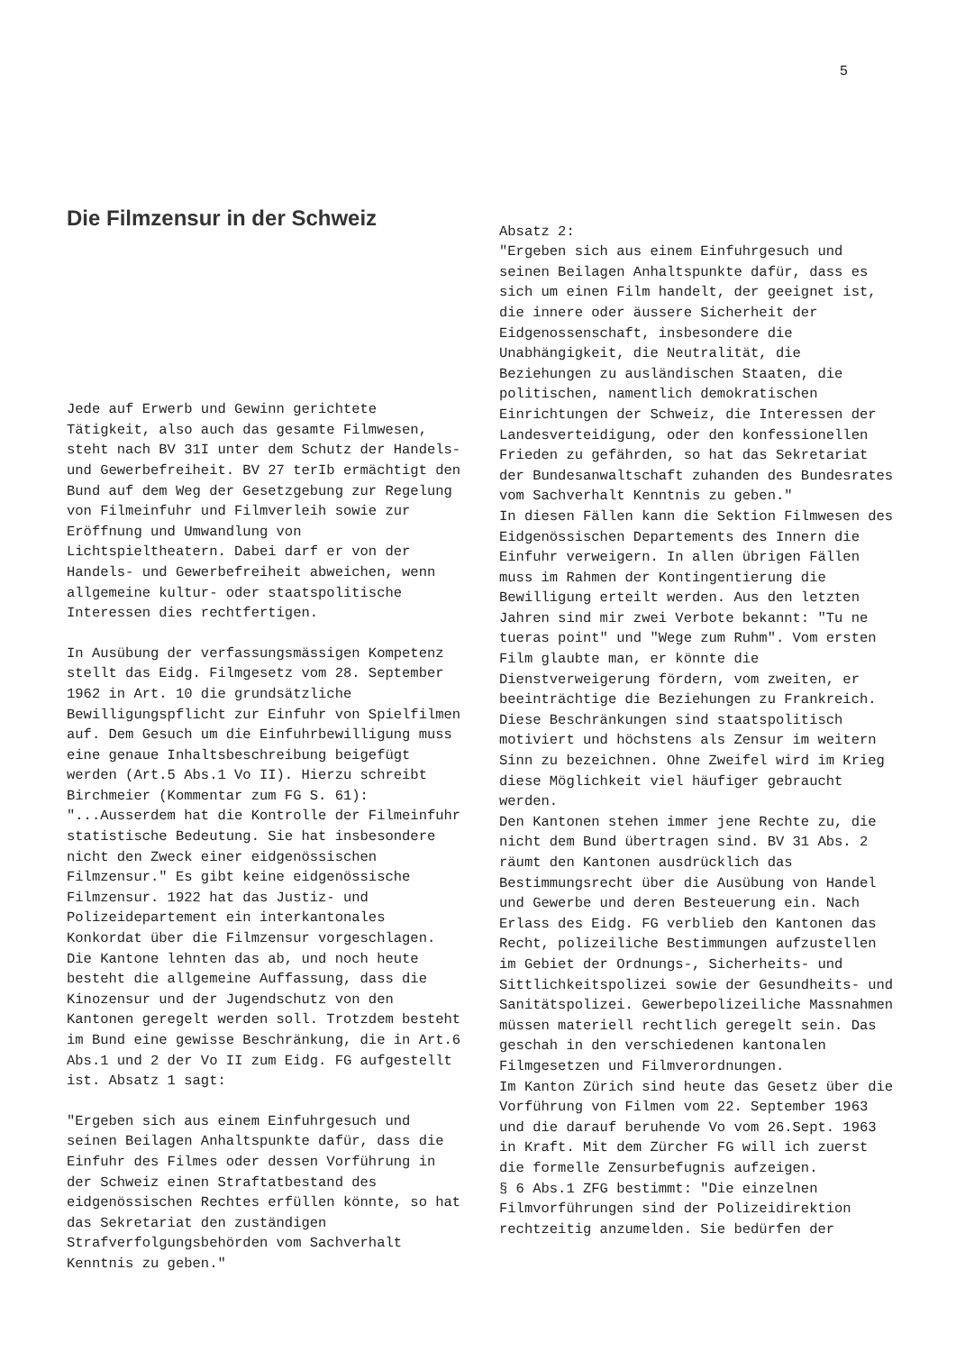5
Die Filmzensur in der Schweiz
Jede auf Erwerb und Gewinn gerichtete Tätigkeit, also auch das gesamte Filmwesen, steht nach BV 31I unter dem Schutz der Handels- und Gewerbefreiheit. BV 27 terIb ermächtigt den Bund auf dem Weg der Gesetzgebung zur Regelung von Filmeinfuhr und Filmverleih sowie zur Eröffnung und Umwandlung von Lichtspieltheatern. Dabei darf er von der Handels- und Gewerbefreiheit abweichen, wenn allgemeine kultur- oder staatspolitische Interessen dies rechtfertigen.
In Ausübung der verfassungsmässigen Kompetenz stellt das Eidg. Filmgesetz vom 28. September 1962 in Art. 10 die grundsätzliche Bewilligungspflicht zur Einfuhr von Spielfilmen auf. Dem Gesuch um die Einfuhrbewilligung muss eine genaue Inhaltsbeschreibung beigefügt werden (Art.5 Abs.1 Vo II). Hierzu schreibt Birchmeier (Kommentar zum FG S. 61): "...Ausserdem hat die Kontrolle der Filmeinfuhr statistische Bedeutung. Sie hat insbesondere nicht den Zweck einer eidgenössischen Filmzensur." Es gibt keine eidgenössische Filmzensur. 1922 hat das Justiz- und Polizeidepartement ein interkantonales Konkordat über die Filmzensur vorgeschlagen. Die Kantone lehnten das ab, und noch heute besteht die allgemeine Auffassung, dass die Kinozensur und der Jugendschutz von den Kantonen geregelt werden soll. Trotzdem besteht im Bund eine gewisse Beschränkung, die in Art.6 Abs.1 und 2 der Vo II zum Eidg. FG aufgestellt ist. Absatz 1 sagt:
"Ergeben sich aus einem Einfuhrgesuch und seinen Beilagen Anhaltspunkte dafür, dass die Einfuhr des Filmes oder dessen Vorführung in der Schweiz einen Straftatbestand des eidgenössischen Rechtes erfüllen könnte, so hat das Sekretariat den zuständigen Strafverfolgungsbehörden vom Sachverhalt Kenntnis zu geben."
Absatz 2:
"Ergeben sich aus einem Einfuhrgesuch und seinen Beilagen Anhaltspunkte dafür, dass es sich um einen Film handelt, der geeignet ist, die innere oder äussere Sicherheit der Eidgenossenschaft, insbesondere die Unabhängigkeit, die Neutralität, die Beziehungen zu ausländischen Staaten, die politischen, namentlich demokratischen Einrichtungen der Schweiz, die Interessen der Landesverteidigung, oder den konfessionellen Frieden zu gefährden, so hat das Sekretariat der Bundesanwaltschaft zuhanden des Bundesrates vom Sachverhalt Kenntnis zu geben."
In diesen Fällen kann die Sektion Filmwesen des Eidgenössischen Departements des Innern die Einfuhr verweigern. In allen übrigen Fällen muss im Rahmen der Kontingentierung die Bewilligung erteilt werden. Aus den letzten Jahren sind mir zwei Verbote bekannt: "Tu ne tueras point" und "Wege zum Ruhm". Vom ersten Film glaubte man, er könnte die Dienstverweigerung fördern, vom zweiten, er beeinträchtige die Beziehungen zu Frankreich. Diese Beschränkungen sind staatspolitisch motiviert und höchstens als Zensur im weitern Sinn zu bezeichnen. Ohne Zweifel wird im Krieg diese Möglichkeit viel häufiger gebraucht werden.
Den Kantonen stehen immer jene Rechte zu, die nicht dem Bund übertragen sind. BV 31 Abs. 2 räumt den Kantonen ausdrücklich das Bestimmungsrecht über die Ausübung von Handel und Gewerbe und deren Besteuerung ein. Nach Erlass des Eidg. FG verblieb den Kantonen das Recht, polizeiliche Bestimmungen aufzustellen im Gebiet der Ordnungs-, Sicherheits- und Sittlichkeitspolizei sowie der Gesundheits- und Sanitätspolizei. Gewerbepolizeiliche Massnahmen müssen materiell rechtlich geregelt sein. Das geschah in den verschiedenen kantonalen Filmgesetzen und Filmverordnungen.
Im Kanton Zürich sind heute das Gesetz über die Vorführung von Filmen vom 22. September 1963 und die darauf beruhende Vo vom 26.Sept. 1963 in Kraft. Mit dem Zürcher FG will ich zuerst die formelle Zensurbefugnis aufzeigen.
§ 6 Abs.1 ZFG bestimmt: "Die einzelnen Filmvorführungen sind der Polizeidirektion rechtzeitig anzumelden. Sie bedürfen der